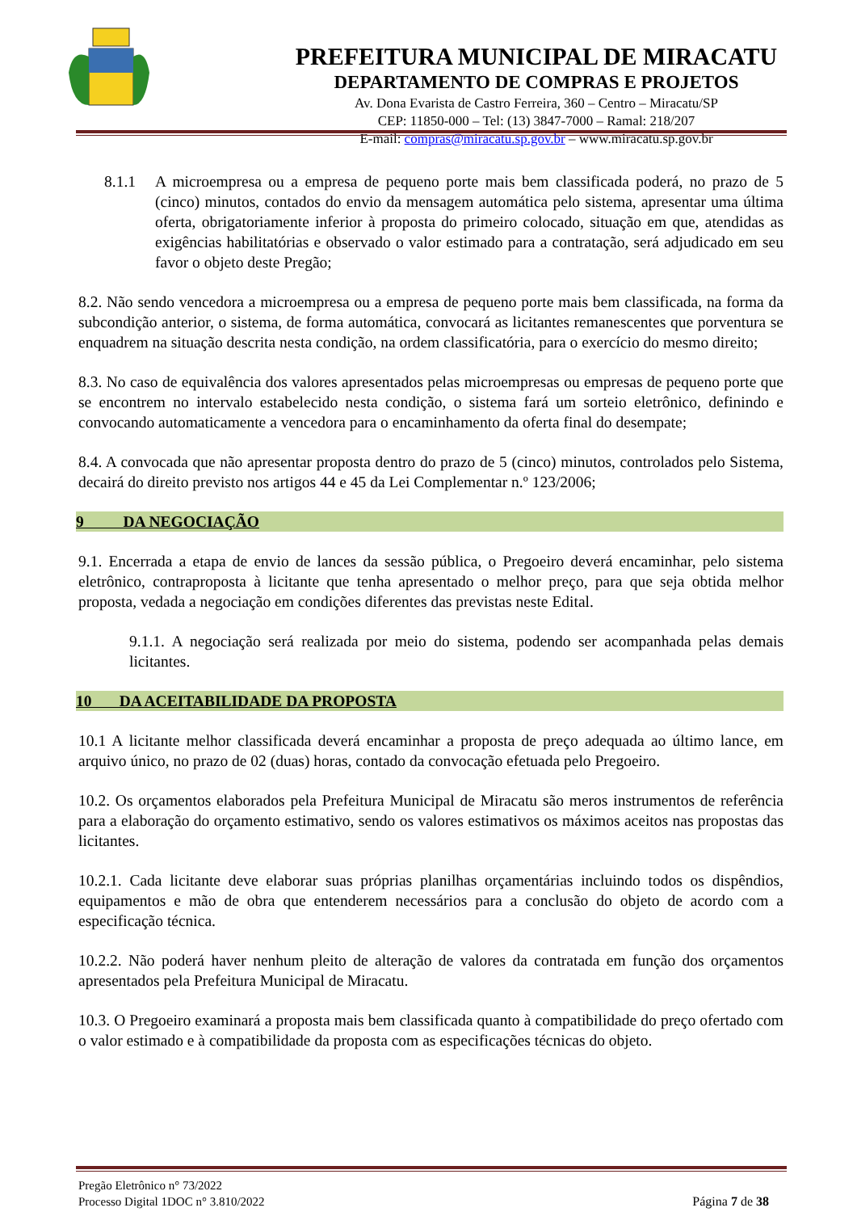PREFEITURA MUNICIPAL DE MIRACATU
DEPARTAMENTO DE COMPRAS E PROJETOS
Av. Dona Evarista de Castro Ferreira, 360 – Centro – Miracatu/SP
CEP: 11850-000 – Tel: (13) 3847-7000 – Ramal: 218/207
E-mail: compras@miracatu.sp.gov.br – www.miracatu.sp.gov.br
8.1.1 A microempresa ou a empresa de pequeno porte mais bem classificada poderá, no prazo de 5 (cinco) minutos, contados do envio da mensagem automática pelo sistema, apresentar uma última oferta, obrigatoriamente inferior à proposta do primeiro colocado, situação em que, atendidas as exigências habilitatórias e observado o valor estimado para a contratação, será adjudicado em seu favor o objeto deste Pregão;
8.2. Não sendo vencedora a microempresa ou a empresa de pequeno porte mais bem classificada, na forma da subcondição anterior, o sistema, de forma automática, convocará as licitantes remanescentes que porventura se enquadrem na situação descrita nesta condição, na ordem classificatória, para o exercício do mesmo direito;
8.3. No caso de equivalência dos valores apresentados pelas microempresas ou empresas de pequeno porte que se encontrem no intervalo estabelecido nesta condição, o sistema fará um sorteio eletrônico, definindo e convocando automaticamente a vencedora para o encaminhamento da oferta final do desempate;
8.4. A convocada que não apresentar proposta dentro do prazo de 5 (cinco) minutos, controlados pelo Sistema, decairá do direito previsto nos artigos 44 e 45 da Lei Complementar n.º 123/2006;
9 DA NEGOCIAÇÃO
9.1. Encerrada a etapa de envio de lances da sessão pública, o Pregoeiro deverá encaminhar, pelo sistema eletrônico, contraproposta à licitante que tenha apresentado o melhor preço, para que seja obtida melhor proposta, vedada a negociação em condições diferentes das previstas neste Edital.
9.1.1. A negociação será realizada por meio do sistema, podendo ser acompanhada pelas demais licitantes.
10 DA ACEITABILIDADE DA PROPOSTA
10.1 A licitante melhor classificada deverá encaminhar a proposta de preço adequada ao último lance, em arquivo único, no prazo de 02 (duas) horas, contado da convocação efetuada pelo Pregoeiro.
10.2. Os orçamentos elaborados pela Prefeitura Municipal de Miracatu são meros instrumentos de referência para a elaboração do orçamento estimativo, sendo os valores estimativos os máximos aceitos nas propostas das licitantes.
10.2.1. Cada licitante deve elaborar suas próprias planilhas orçamentárias incluindo todos os dispêndios, equipamentos e mão de obra que entenderem necessários para a conclusão do objeto de acordo com a especificação técnica.
10.2.2. Não poderá haver nenhum pleito de alteração de valores da contratada em função dos orçamentos apresentados pela Prefeitura Municipal de Miracatu.
10.3. O Pregoeiro examinará a proposta mais bem classificada quanto à compatibilidade do preço ofertado com o valor estimado e à compatibilidade da proposta com as especificações técnicas do objeto.
Pregão Eletrônico n° 73/2022
Processo Digital 1DOC n° 3.810/2022 Página 7 de 38